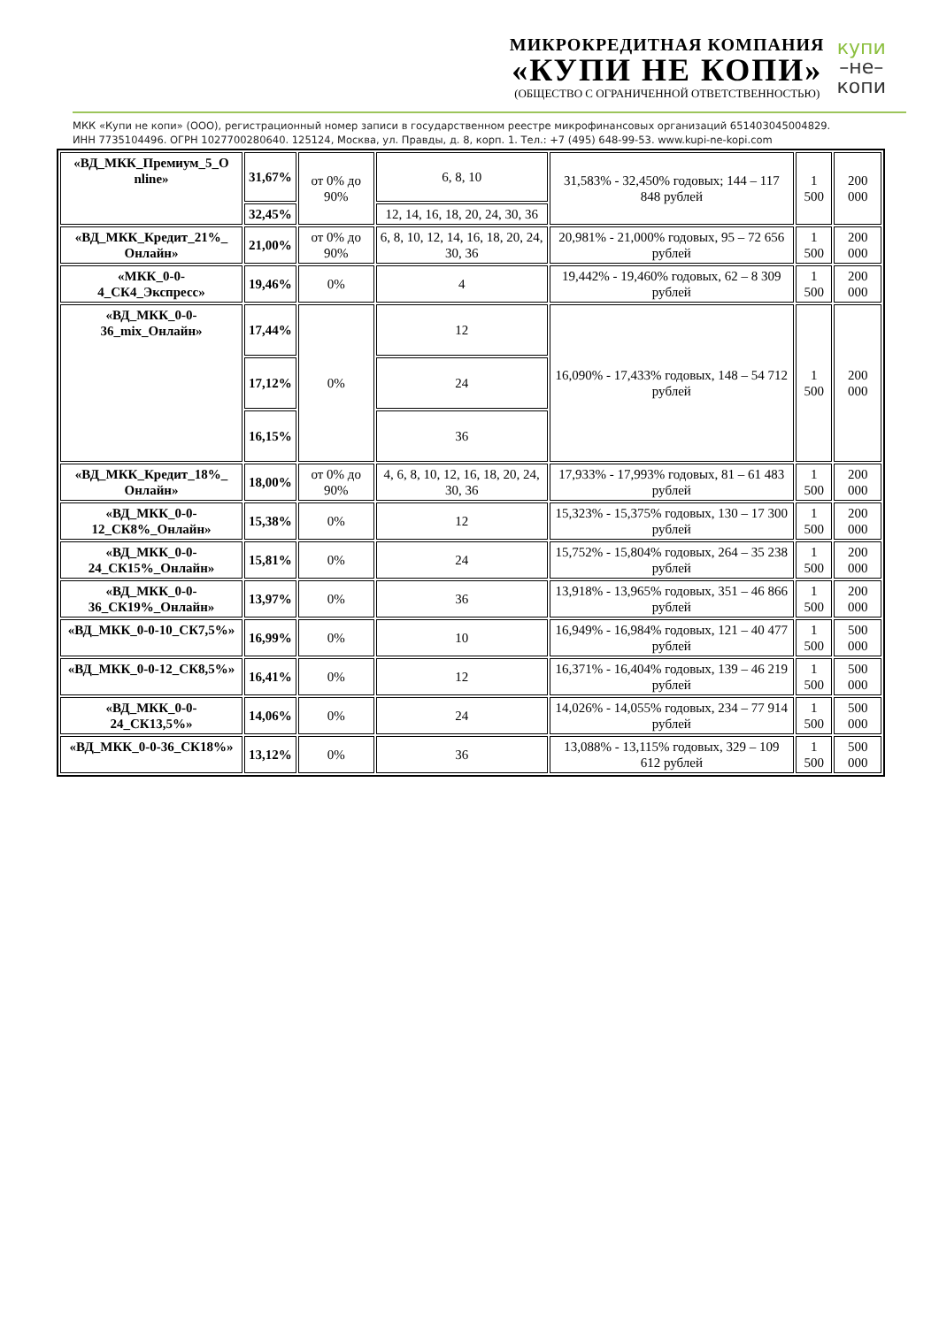МИКРОКРЕДИТНАЯ КОМПАНИЯ
«КУПИ НЕ КОПИ»
(ОБЩЕСТВО С ОГРАНИЧЕННОЙ ОТВЕТСТВЕННОСТЬЮ)
купи
–не–
копи
МКК «Купи не копи» (ООО), регистрационный номер записи в государственном реестре микрофинансовых организаций 651403045004829.
ИНН 7735104496. ОГРН 1027700280640. 125124, Москва, ул. Правды, д. 8, корп. 1. Тел.: +7 (495) 648-99-53. www.kupi-ne-kopi.com
| «ВД_МКК_Премиум_5_О nline» | 31,67% | от 0% до 90% | 6, 8, 10 | 31,583% - 32,450% годовых; 144 – 117 848 рублей | 1 500 | 200 000 |
| | 32,45% | | 12, 14, 16, 18, 20, 24, 30, 36 | | | |
| «ВД_МКК_Кредит_21%_ Онлайн» | 21,00% | от 0% до 90% | 6, 8, 10, 12, 14, 16, 18, 20, 24, 30, 36 | 20,981% - 21,000% годовых, 95 – 72 656 рублей | 1 500 | 200 000 |
| «МКК_0-0-4_СК4_Экспресс» | 19,46% | 0% | 4 | 19,442% - 19,460% годовых, 62 – 8 309 рублей | 1 500 | 200 000 |
| «ВД_МКК_0-0-36_mix_Онлайн» | 17,44% | 0% | 12 | 16,090% - 17,433% годовых, 148 – 54 712 рублей | 1 500 | 200 000 |
| | 17,12% | | 24 | | | |
| | 16,15% | | 36 | | | |
| «ВД_МКК_Кредит_18%_ Онлайн» | 18,00% | от 0% до 90% | 4, 6, 8, 10, 12, 16, 18, 20, 24, 30, 36 | 17,933% - 17,993% годовых, 81 – 61 483 рублей | 1 500 | 200 000 |
| «ВД_МКК_0-0-12_СК8%_Онлайн» | 15,38% | 0% | 12 | 15,323% - 15,375% годовых, 130 – 17 300 рублей | 1 500 | 200 000 |
| «ВД_МКК_0-0-24_СК15%_Онлайн» | 15,81% | 0% | 24 | 15,752% - 15,804% годовых, 264 – 35 238 рублей | 1 500 | 200 000 |
| «ВД_МКК_0-0-36_СК19%_Онлайн» | 13,97% | 0% | 36 | 13,918% - 13,965% годовых, 351 – 46 866 рублей | 1 500 | 200 000 |
| «ВД_МКК_0-0-10_СК7,5%» | 16,99% | 0% | 10 | 16,949% - 16,984% годовых, 121 – 40 477 рублей | 1 500 | 500 000 |
| «ВД_МКК_0-0-12_СК8,5%» | 16,41% | 0% | 12 | 16,371% - 16,404% годовых, 139 – 46 219 рублей | 1 500 | 500 000 |
| «ВД_МКК_0-0-24_СК13,5%» | 14,06% | 0% | 24 | 14,026% - 14,055% годовых, 234 – 77 914 рублей | 1 500 | 500 000 |
| «ВД_МКК_0-0-36_СК18%» | 13,12% | 0% | 36 | 13,088% - 13,115% годовых, 329 – 109 612 рублей | 1 500 | 500 000 |